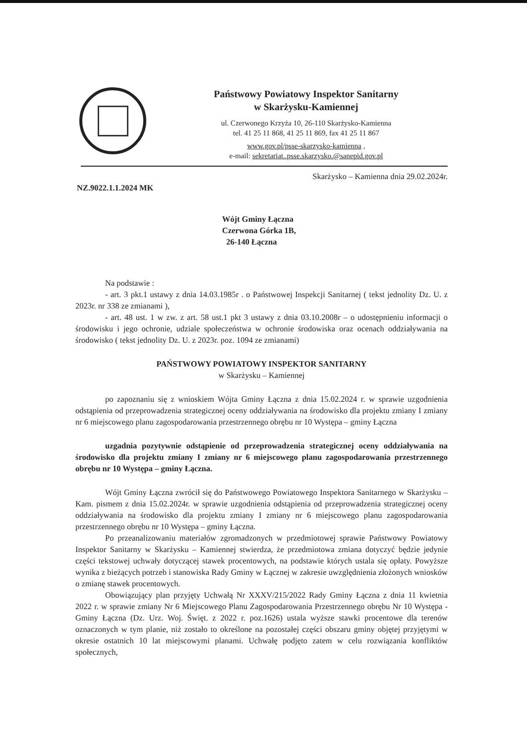Państwowy Powiatowy Inspektor Sanitarny
w Skarżysku-Kamiennej
ul. Czerwonego Krzyża 10, 26-110 Skarżysko-Kamienna
tel. 41 25 11 868, 41 25 11 869, fax 41 25 11 867
www.gov.pl/psse-skarzysko-kamienna ,
e-mail: sekretariat..psse.skarzysko.@sanepid.gov.pl
Skarżysko – Kamienna dnia 29.02.2024r.
NZ.9022.1.1.2024 MK
Wójt Gminy Łączna
Czerwona Górka 1B,
26-140 Łączna
Na podstawie :
- art. 3 pkt.1 ustawy z dnia 14.03.1985r . o Państwowej Inspekcji Sanitarnej ( tekst jednolity Dz. U. z 2023r. nr 338 ze zmianami ),
- art. 48 ust. 1 w zw. z art. 58 ust.1 pkt 3 ustawy z dnia 03.10.2008r – o udostępnieniu informacji o środowisku i jego ochronie, udziale społeczeństwa w ochronie środowiska oraz ocenach oddziaływania na środowisko ( tekst jednolity Dz. U. z 2023r. poz. 1094 ze zmianami)
PAŃSTWOWY POWIATOWY INSPEKTOR SANITARNY
w Skarżysku – Kamiennej
po zapoznaniu się z wnioskiem Wójta Gminy Łączna z dnia 15.02.2024 r. w sprawie uzgodnienia odstąpienia od przeprowadzenia strategicznej oceny oddziaływania na środowisko dla projektu zmiany I zmiany nr 6 miejscowego planu zagospodarowania przestrzennego obrębu nr 10 Występa – gminy Łączna
uzgadnia pozytywnie odstąpienie od przeprowadzenia strategicznej oceny oddziaływania na środowisko dla projektu zmiany I zmiany nr 6 miejscowego planu zagospodarowania przestrzennego obrębu nr 10 Występa – gminy Łączna.
Wójt Gminy Łączna zwrócił się do Państwowego Powiatowego Inspektora Sanitarnego w Skarżysku – Kam. pismem z dnia 15.02.2024r. w sprawie uzgodnienia odstąpienia od przeprowadzenia strategicznej oceny oddziaływania na środowisko dla projektu zmiany I zmiany nr 6 miejscowego planu zagospodarowania przestrzennego obrębu nr 10 Występa – gminy Łączna.
Po przeanalizowaniu materiałów zgromadzonych w przedmiotowej sprawie Państwowy Powiatowy Inspektor Sanitarny w Skarżysku – Kamiennej stwierdza, że przedmiotowa zmiana dotyczyć będzie jedynie części tekstowej uchwały dotyczącej stawek procentowych, na podstawie których ustala się opłaty. Powyższe wynika z bieżących potrzeb i stanowiska Rady Gminy w Łącznej w zakresie uwzględnienia złożonych wniosków o zmianę stawek procentowych.
Obowiązujący plan przyjęty Uchwałą Nr XXXV/215/2022 Rady Gminy Łączna z dnia 11 kwietnia 2022 r. w sprawie zmiany Nr 6 Miejscowego Planu Zagospodarowania Przestrzennego obrębu Nr 10 Występa - Gminy Łączna (Dz. Urz. Woj. Święt. z 2022 r. poz.1626) ustala wyższe stawki procentowe dla terenów oznaczonych w tym planie, niż zostało to określone na pozostałej części obszaru gminy objętej przyjętymi w okresie ostatnich 10 lat miejscowymi planami. Uchwałę podjęto zatem w celu rozwiązania konfliktów społecznych,